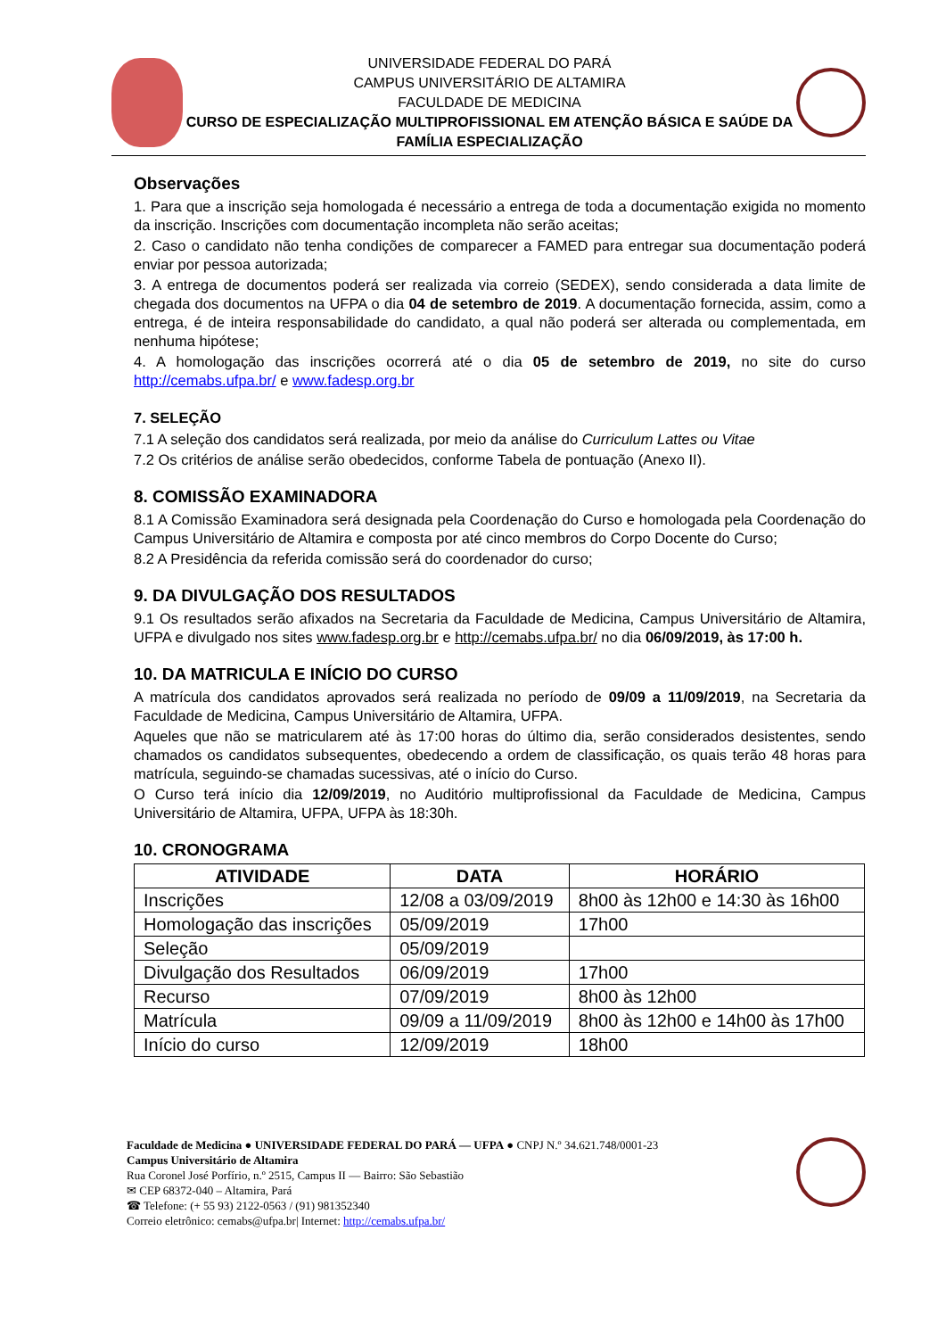UNIVERSIDADE FEDERAL DO PARÁ
CAMPUS UNIVERSITÁRIO DE ALTAMIRA
FACULDADE DE MEDICINA
CURSO DE ESPECIALIZAÇÃO MULTIPROFISSIONAL EM ATENÇÃO BÁSICA E SAÚDE DA FAMÍLIA ESPECIALIZAÇÃO
Observações
1. Para que a inscrição seja homologada é necessário a entrega de toda a documentação exigida no momento da inscrição. Inscrições com documentação incompleta não serão aceitas;
2. Caso o candidato não tenha condições de comparecer a FAMED para entregar sua documentação poderá enviar por pessoa autorizada;
3. A entrega de documentos poderá ser realizada via correio (SEDEX), sendo considerada a data limite de chegada dos documentos na UFPA o dia 04 de setembro de 2019. A documentação fornecida, assim, como a entrega, é de inteira responsabilidade do candidato, a qual não poderá ser alterada ou complementada, em nenhuma hipótese;
4. A homologação das inscrições ocorrerá até o dia 05 de setembro de 2019, no site do curso http://cemabs.ufpa.br/ e www.fadesp.org.br
7. SELEÇÃO
7.1 A seleção dos candidatos será realizada, por meio da análise do Curriculum Lattes ou Vitae
7.2 Os critérios de análise serão obedecidos, conforme Tabela de pontuação (Anexo II).
8. COMISSÃO EXAMINADORA
8.1 A Comissão Examinadora será designada pela Coordenação do Curso e homologada pela Coordenação do Campus Universitário de Altamira e composta por até cinco membros do Corpo Docente do Curso;
8.2 A Presidência da referida comissão será do coordenador do curso;
9. DA DIVULGAÇÃO DOS RESULTADOS
9.1 Os resultados serão afixados na Secretaria da Faculdade de Medicina, Campus Universitário de Altamira, UFPA e divulgado nos sites www.fadesp.org.br e http://cemabs.ufpa.br/ no dia 06/09/2019, às 17:00 h.
10. DA MATRICULA E INÍCIO DO CURSO
A matrícula dos candidatos aprovados será realizada no período de 09/09 a 11/09/2019, na Secretaria da Faculdade de Medicina, Campus Universitário de Altamira, UFPA.
Aqueles que não se matricularem até às 17:00 horas do último dia, serão considerados desistentes, sendo chamados os candidatos subsequentes, obedecendo a ordem de classificação, os quais terão 48 horas para matrícula, seguindo-se chamadas sucessivas, até o início do Curso.
O Curso terá início dia 12/09/2019, no Auditório multiprofissional da Faculdade de Medicina, Campus Universitário de Altamira, UFPA, UFPA às 18:30h.
10. CRONOGRAMA
| ATIVIDADE | DATA | HORÁRIO |
| --- | --- | --- |
| Inscrições | 12/08 a 03/09/2019 | 8h00 às 12h00 e 14:30 às 16h00 |
| Homologação das inscrições | 05/09/2019 | 17h00 |
| Seleção | 05/09/2019 | |
| Divulgação dos Resultados | 06/09/2019 | 17h00 |
| Recurso | 07/09/2019 | 8h00 às 12h00 |
| Matrícula | 09/09 a 11/09/2019 | 8h00 às 12h00 e 14h00 às 17h00 |
| Início do curso | 12/09/2019 | 18h00 |
Faculdade de Medicina ● UNIVERSIDADE FEDERAL DO PARÁ — UFPA ● CNPJ N.º 34.621.748/0001-23
Campus Universitário de Altamira
Rua Coronel José Porfírio, n.º 2515, Campus II — Bairro: São Sebastião
✉ CEP 68372-040 – Altamira, Pará
☎ Telefone: (+ 55 93) 2122-0563 / (91) 981352340
Correio eletrônico: cemabs@ufpa.br| Internet: http://cemabs.ufpa.br/